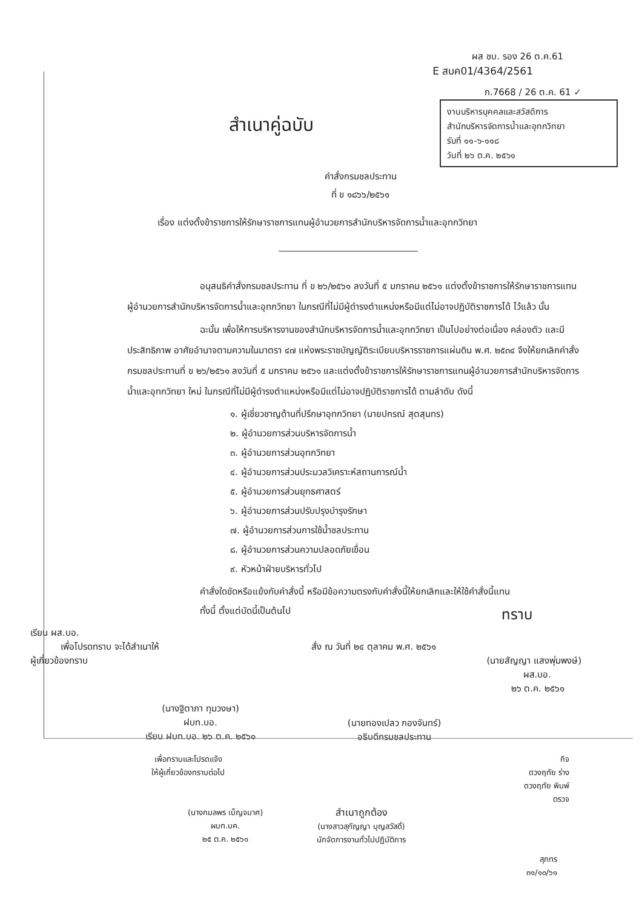ผส ชบ. รอง 26 ต.ค.61
E สบค01/4364/2561
ก.7668 / 26 ต.ค. 61 ✓
งานบริหารบุคคลและสวัสดิการ
สำนักบริหารจัดการน้ำและอุทกวิทยา
รับที่ ๑๑-๖-๑๑๘
วันที่ ๒๖ ต.ค. ๒๕๖๑
สำเนาคู่ฉบับ
คำสั่งกรมชลประทาน
ที่ ข ๑๘๖๖/๒๕๖๑
เรื่อง แต่งตั้งข้าราชการให้รักษาราชการแทนผู้อำนวยการสำนักบริหารจัดการน้ำและอุทกวิทยา
อนุสนธิคำสั่งกรมชลประทาน ที่ ข ๒๖/๒๕๖๑ ลงวันที่ ๕ มกราคม ๒๕๖๑ แต่งตั้งข้าราชการให้รักษาราชการแทนผู้อำนวยการสำนักบริหารจัดการน้ำและอุทกวิทยา ในกรณีที่ไม่มีผู้ดำรงตำแหน่งหรือมีแต่ไม่อาจปฏิบัติราชการได้ ไว้แล้ว นั้น
ฉะนั้น เพื่อให้การบริหารงานของสำนักบริหารจัดการน้ำและอุทกวิทยา เป็นไปอย่างต่อเนื่อง คล่องตัว และมีประสิทธิภาพ อาศัยอำนาจตามความในมาตรา ๔๗ แห่งพระราชบัญญัติระเบียบบริหารราชการแผ่นดิน พ.ศ. ๒๕๓๔ จึงให้ยกเลิกคำสั่งกรมชลประทานที่ ข ๒๖/๒๕๖๑ ลงวันที่ ๕ มกราคม ๒๕๖๑ และแต่งตั้งข้าราชการให้รักษาราชการแทนผู้อำนวยการสำนักบริหารจัดการน้ำและอุทกวิทยา ใหม่ ในกรณีที่ไม่มีผู้ดำรงตำแหน่งหรือมีแต่ไม่อาจปฏิบัติราชการได้ ตามลำดับ ดังนี้
๑. ผู้เชี่ยวชาญด้านที่ปรึกษาอุทกวิทยา (นายปกรณ์ สุตสุนทร)
๒. ผู้อำนวยการส่วนบริหารจัดการน้ำ
๓. ผู้อำนวยการส่วนอุทกวิทยา
๔. ผู้อำนวยการส่วนประมวลวิเคราะห์สถานการณ์น้ำ
๕. ผู้อำนวยการส่วนยุทธศาสตร์
๖. ผู้อำนวยการส่วนปรับปรุงบำรุงรักษา
๗. ผู้อำนวยการส่วนการใช้น้ำชลประทาน
๘. ผู้อำนวยการส่วนความปลอดภัยเขื่อน
๙. หัวหน้าฝ่ายบริหารทั่วไป
คำสั่งใดขัดหรือแย้งกับคำสั่งนี้ หรือมีข้อความตรงกับคำสั่งนี้ให้ยกเลิกและให้ใช้คำสั่งนี้แทน
ทั้งนี้ ตั้งแต่บัดนี้เป็นต้นไป ทราบ
เรียน ผส.บอ.
เพื่อโปรดทราบ จะได้สำเนาให้ สั่ง ณ วันที่ ๒๔ ตุลาคม พ.ศ. ๒๕๖๑
ผู้เกี่ยวข้องทราบ (นายสัญญา แสงพุ่มพงษ์)
ผส.บอ.
๒๖ ต.ค. ๒๕๖๑
(นางฐิตาภา ทุมวงษา)
ฝบท.บอ.
เรียน ฝบท.บอ. ๒๖ ต.ค. ๒๕๖๑ (นายทองเปลว กองจันทร์)
อธิบดีกรมชลประทาน
เพื่อทราบและโปรดแจ้ง
ให้ผู้เกี่ยวข้องทราบต่อไป กิจ
ดวงฤทัย ร่าง
ดวงฤทัย พิมพ์
ตรวจ
(นางกมลพร เบ็ญจมาศ)
ผบท.บค.
๒๕ ต.ค. ๒๕๖๑ สำเนาถูกต้อง
(นางสาวสุกัญญา บุญสวัสดิ์)
นักจัดการงานทั่วไปปฏิบัติการ
สุภทร
๓๑/๑๐/๖๑